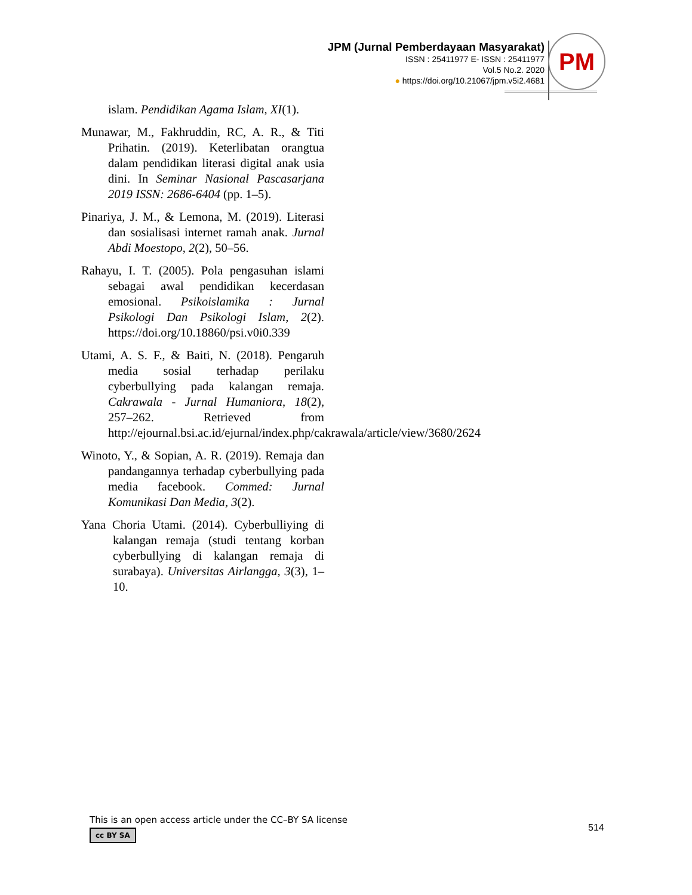JPM (Jurnal Pemberdayaan Masyarakat)
ISSN : 25411977 E- ISSN : 25411977
Vol.5 No.2. 2020
● https://doi.org/10.21067/jpm.v5i2.4681
PM
islam. Pendidikan Agama Islam, XI(1).
Munawar, M., Fakhruddin, RC, A. R., & Titi Prihatin. (2019). Keterlibatan orangtua dalam pendidikan literasi digital anak usia dini. In Seminar Nasional Pascasarjana 2019 ISSN: 2686-6404 (pp. 1–5).
Pinariya, J. M., & Lemona, M. (2019). Literasi dan sosialisasi internet ramah anak. Jurnal Abdi Moestopo, 2(2), 50–56.
Rahayu, I. T. (2005). Pola pengasuhan islami sebagai awal pendidikan kecerdasan emosional. Psikoislamika : Jurnal Psikologi Dan Psikologi Islam, 2(2). https://doi.org/10.18860/psi.v0i0.339
Utami, A. S. F., & Baiti, N. (2018). Pengaruh media sosial terhadap perilaku cyberbullying pada kalangan remaja. Cakrawala - Jurnal Humaniora, 18(2), 257–262. Retrieved from http://ejournal.bsi.ac.id/ejurnal/index.php/cakrawala/article/view/3680/2624
Winoto, Y., & Sopian, A. R. (2019). Remaja dan pandangannya terhadap cyberbullying pada media facebook. Commed: Jurnal Komunikasi Dan Media, 3(2).
Yana Choria Utami. (2014). Cyberbulliying di kalangan remaja (studi tentang korban cyberbullying di kalangan remaja di surabaya). Universitas Airlangga, 3(3), 1–10.
This is an open access article under the CC–BY SA license
cc BY SA
514